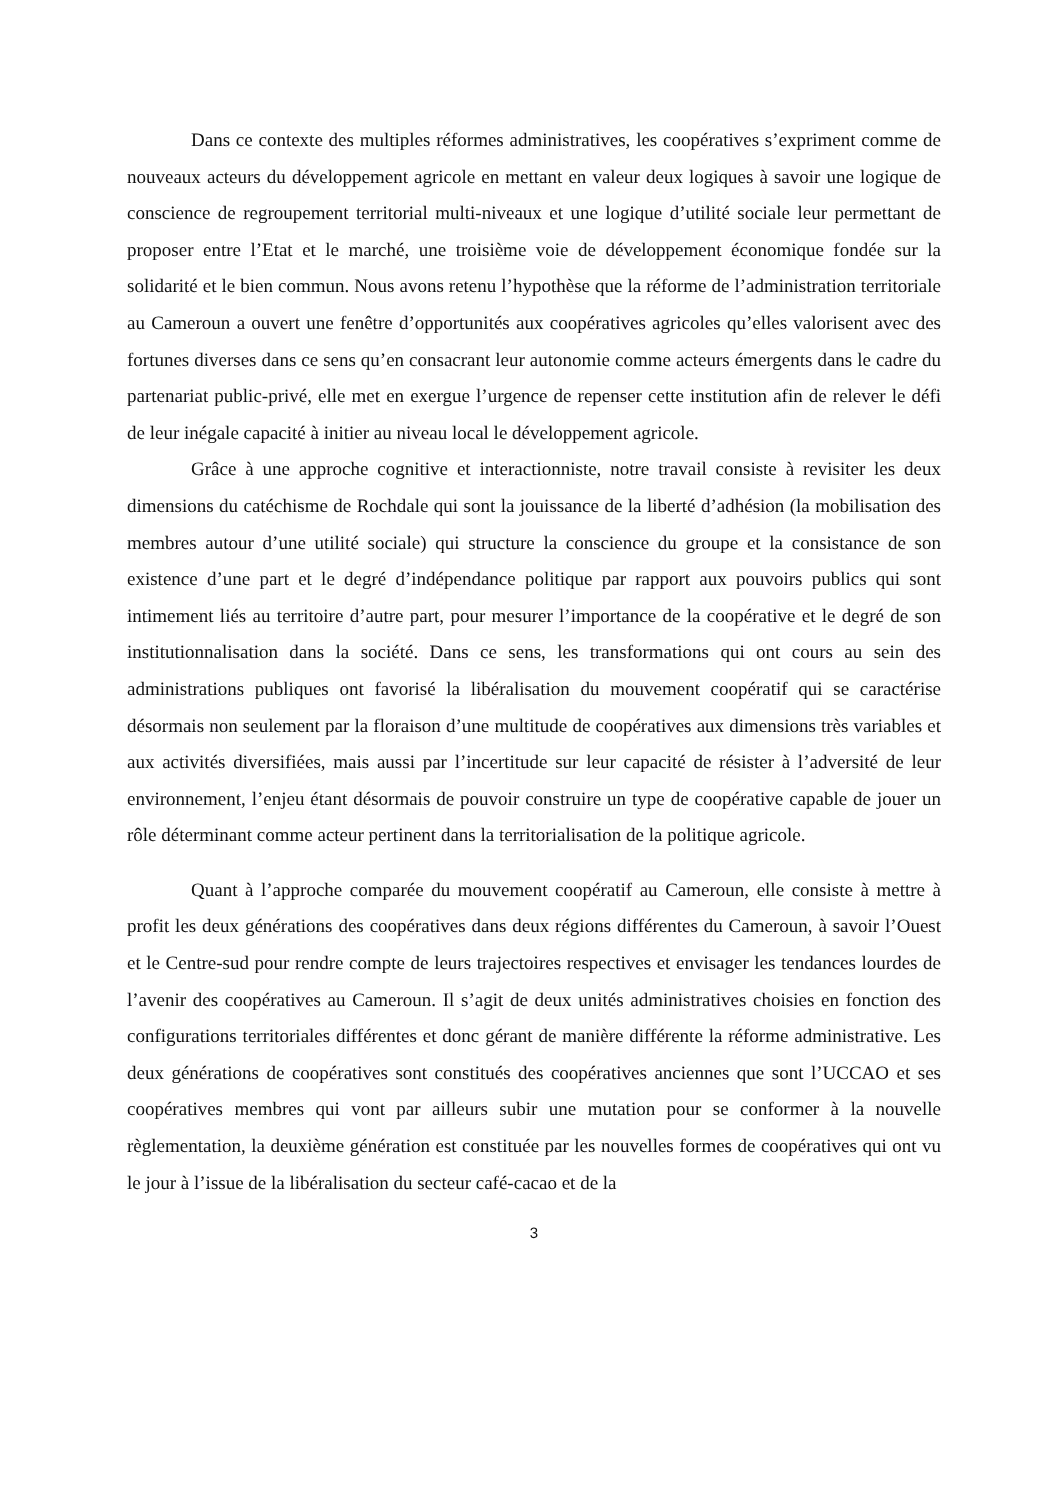Dans ce contexte des multiples réformes administratives, les coopératives s’expriment comme de nouveaux acteurs du développement agricole en mettant en valeur deux logiques à savoir une logique de conscience de regroupement territorial multi-niveaux et une logique d’utilité sociale leur permettant de proposer entre l’Etat et le marché, une troisième voie de développement économique fondée sur la solidarité et le bien commun. Nous avons retenu l’hypothèse que la réforme de l’administration territoriale au Cameroun a ouvert une fenêtre d’opportunités aux coopératives agricoles qu’elles valorisent avec des fortunes diverses dans ce sens qu’en consacrant leur autonomie comme acteurs émergents dans le cadre du partenariat public-privé, elle met en exergue l’urgence de repenser cette institution afin de relever le défi de leur inégale capacité à initier au niveau local le développement agricole.
Grâce à une approche cognitive et interactionniste, notre travail consiste à revisiter les deux dimensions du catéchisme de Rochdale qui sont la jouissance de la liberté d’adhésion (la mobilisation des membres autour d’une utilité sociale) qui structure la conscience du groupe et la consistance de son existence d’une part et le degré d’indépendance politique par rapport aux pouvoirs publics qui sont intimement liés au territoire d’autre part, pour mesurer l’importance de la coopérative et le degré de son institutionnalisation dans la société. Dans ce sens, les transformations qui ont cours au sein des administrations publiques ont favorisé la libéralisation du mouvement coopératif qui se caractérise désormais non seulement par la floraison d’une multitude de coopératives aux dimensions très variables et aux activités diversifiées, mais aussi par l’incertitude sur leur capacité de résister à l’adversité de leur environnement, l’enjeu étant désormais de pouvoir construire un type de coopérative capable de jouer un rôle déterminant comme acteur pertinent dans la territorialisation de la politique agricole.
Quant à l’approche comparée du mouvement coopératif au Cameroun, elle consiste à mettre à profit les deux générations des coopératives dans deux régions différentes du Cameroun, à savoir l’Ouest et le Centre-sud pour rendre compte de leurs trajectoires respectives et envisager les tendances lourdes de l’avenir des coopératives au Cameroun. Il s’agit de deux unités administratives choisies en fonction des configurations territoriales différentes et donc gérant de manière différente la réforme administrative. Les deux générations de coopératives sont constitués des coopératives anciennes que sont l’UCCAO et ses coopératives membres qui vont par ailleurs subir une mutation pour se conformer à la nouvelle règlementation, la deuxième génération est constituée par les nouvelles formes de coopératives qui ont vu le jour à l’issue de la libéralisation du secteur café-cacao et de la
3